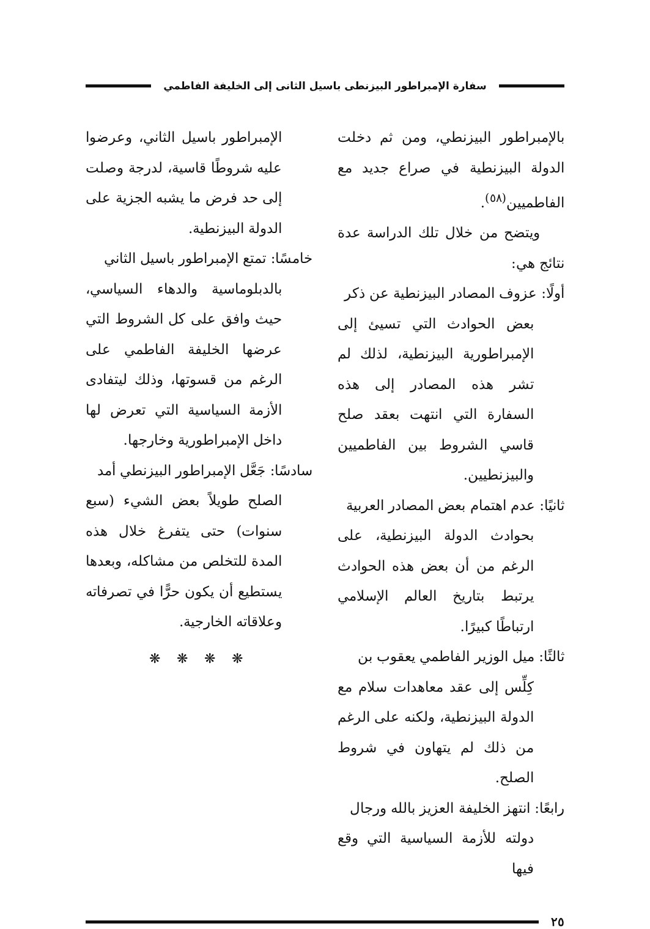سفارة الإمبراطور البيزنطى باسيل الثانى إلى الخليفة الفاطمي
بالإمبراطور البيزنطي، ومن ثم دخلت الدولة البيزنطية في صراع جديد مع الفاطميين<sup>(٥٨)</sup>.
ويتضح من خلال تلك الدراسة عدة نتائج هي:
أولًا: عزوف المصادر البيزنطية عن ذكر
بعض الحوادث التي تسيئ إلى الإمبراطورية البيزنطية، لذلك لم تشر هذه المصادر إلى هذه السفارة التي انتهت بعقد صلح قاسي الشروط بين الفاطميين والبيزنطيين.
ثانيًا: عدم اهتمام بعض المصادر العربية
بحوادث الدولة البيزنطية، على الرغم من أن بعض هذه الحوادث يرتبط بتاريخ العالم الإسلامي ارتباطًا كبيرًا.
ثالثًا: ميل الوزير الفاطمي يعقوب بن
كِلِّس إلى عقد معاهدات سلام مع الدولة البيزنطية، ولكنه على الرغم من ذلك لم يتهاون في شروط الصلح.
رابعًا: انتهز الخليفة العزيز بالله ورجال
دولته للأزمة السياسية التي وقع فيها
الإمبراطور باسيل الثاني، وعرضوا عليه شروطًا قاسية، لدرجة وصلت إلى حد فرض ما يشبه الجزية على الدولة البيزنطية.
خامسًا: تمتع الإمبراطور باسيل الثاني
بالدبلوماسية والدهاء السياسي، حيث وافق على كل الشروط التي عرضها الخليفة الفاطمي على الرغم من قسوتها، وذلك ليتفادى الأزمة السياسية التي تعرض لها داخل الإمبراطورية وخارجها.
سادسًا: جَعَّل الإمبراطور البيزنطي أمد
الصلح طويلاً بعض الشيء (سبع سنوات) حتى يتفرغ خلال هذه المدة للتخلص من مشاكله، وبعدها يستطيع أن يكون حرًّا في تصرفاته وعلاقاته الخارجية.
❋ ❋ ❋ ❋
٢٥